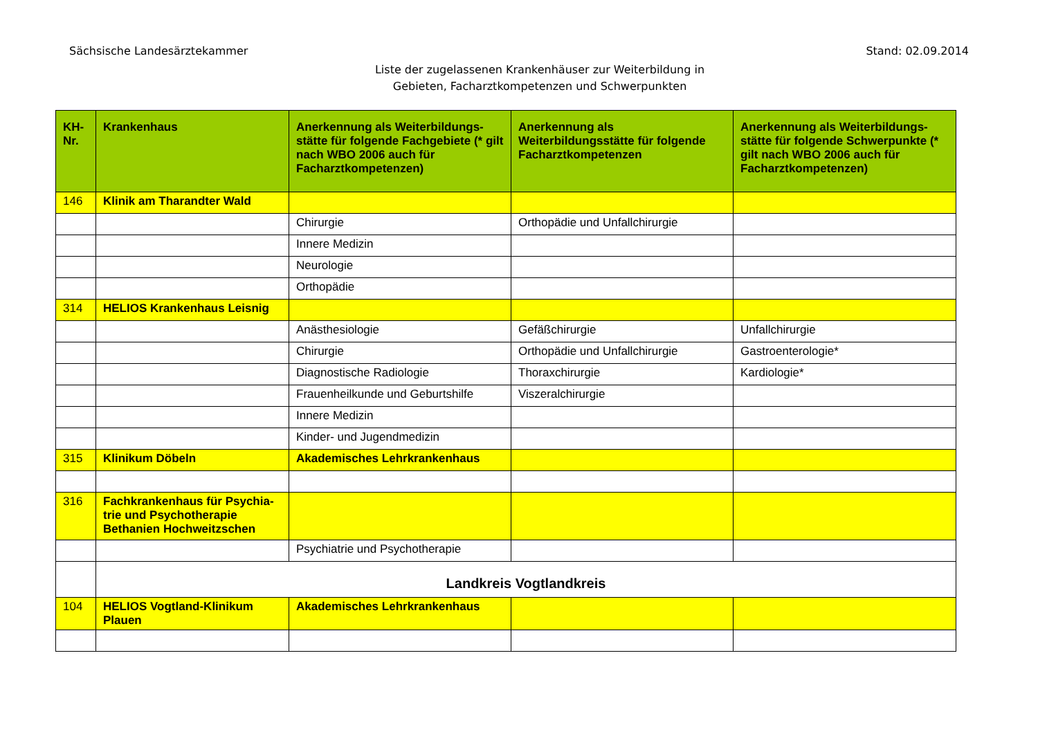Sächsische Landesärztekammer Stand: 02.09.2014
Liste der zugelassenen Krankenhäuser zur Weiterbildung in
Gebieten, Facharztkompetenzen und Schwerpunkten
| KH-Nr. | Krankenhaus | Anerkennung als Weiterbildungs-stätte für folgende Fachgebiete (* gilt nach WBO 2006 auch für Facharztkompetenzen) | Anerkennung als Weiterbildungsstätte für folgende Facharztkompetenzen | Anerkennung als Weiterbildungs-stätte für folgende Schwerpunkte (* gilt nach WBO 2006 auch für Facharztkompetenzen) |
| --- | --- | --- | --- | --- |
| 146 | Klinik am Tharandter Wald | | | |
| | | Chirurgie | Orthopädie und Unfallchirurgie | |
| | | Innere Medizin | | |
| | | Neurologie | | |
| | | Orthopädie | | |
| 314 | HELIOS Krankenhaus Leisnig | | | |
| | | Anästhesiologie | Gefäßchirurgie | Unfallchirurgie |
| | | Chirurgie | Orthopädie und Unfallchirurgie | Gastroenterologie* |
| | | Diagnostische Radiologie | Thoraxchirurgie | Kardiologie* |
| | | Frauenheilkunde und Geburtshilfe | Viszeralchirurgie | |
| | | Innere Medizin | | |
| | | Kinder- und Jugendmedizin | | |
| 315 | Klinikum Döbeln | Akademisches Lehrkrankenhaus | | |
| 316 | Fachkrankenhaus für Psychia-trie und Psychotherapie Bethanien Hochweitzschen | | | |
| | | Psychiatrie und Psychotherapie | | |
| | Landkreis Vogtlandkreis | | | |
| 104 | HELIOS Vogtland-Klinikum Plauen | Akademisches Lehrkrankenhaus | | |